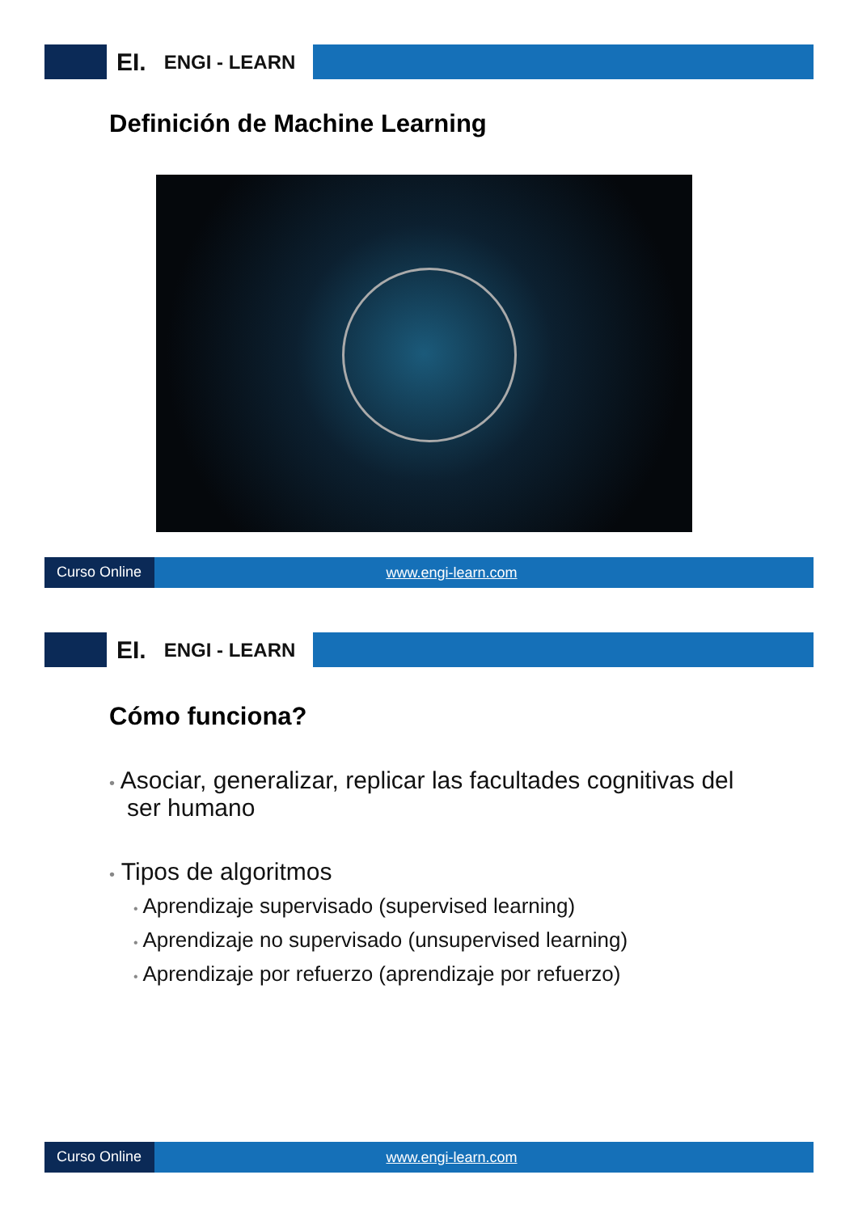EI. ENGI - LEARN
Definición de Machine Learning
Curso Online www.engi-learn.com
EI. ENGI - LEARN
Cómo funciona?
• Asociar, generalizar, replicar las facultades cognitivas del ser humano
• Tipos de algoritmos
• Aprendizaje supervisado (supervised learning)
• Aprendizaje no supervisado (unsupervised learning)
• Aprendizaje por refuerzo (aprendizaje por refuerzo)
Curso Online www.engi-learn.com